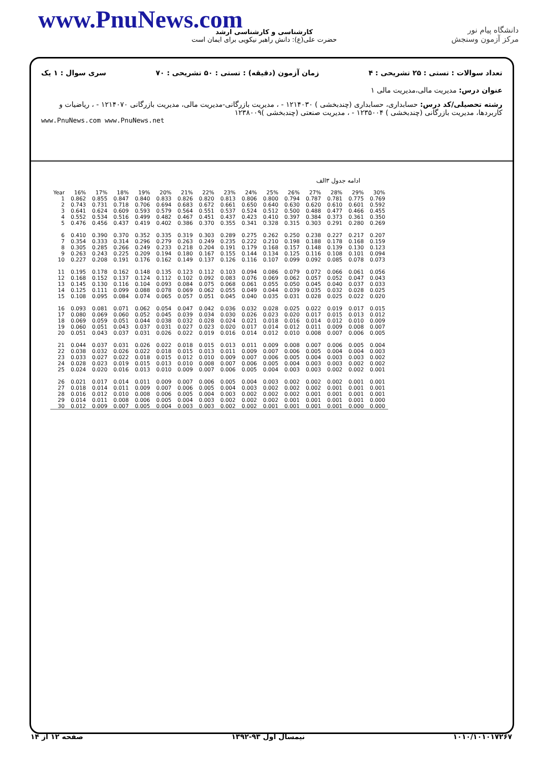www.PnuNews.com
کارشناسی و کارشناسی ارشد
حضرت علی(ع): دانش راهبر نیکویی برای ایمان است
دانشگاه پیام نور
مرکز آزمون وسنجش
تعداد سوالات : تستی : ۲۵ تشریحی : ۴ زمان آزمون (دقیقه) : تستی : ۵۰ تشریحی : ۷۰ سری سوال : ۱ یک
عنوان درس: مدیریت مالی،مدیریت مالی ۱
رشته تحصیلی/کد درس: حسابداری، حسابداری (چندبخشی ) ۱۲۱۴۰۳۰ - ، مدیریت بازرگانی-مدیریت مالی، مدیریت بازرگانی ۱۲۱۴۰۷۰ - ، ریاضیات و کاربردها، مدیریت بازرگانی (چندبخشی ) ۱۲۳۵۰۰۴ - ، مدیریت صنعتی (چندبخشی )۱۲۳۸۰۰۹
www.PnuNews.com www.PnuNews.net
ادامه جدول ۳الف
| Year | 16% | 17% | 18% | 19% | 20% | 21% | 22% | 23% | 24% | 25% | 26% | 27% | 28% | 29% | 30% |
| --- | --- | --- | --- | --- | --- | --- | --- | --- | --- | --- | --- | --- | --- | --- | --- |
| 1 | 0.862 | 0.855 | 0.847 | 0.840 | 0.833 | 0.826 | 0.820 | 0.813 | 0.806 | 0.800 | 0.794 | 0.787 | 0.781 | 0.775 | 0.769 |
| 2 | 0.743 | 0.731 | 0.718 | 0.706 | 0.694 | 0.683 | 0.672 | 0.661 | 0.650 | 0.640 | 0.630 | 0.620 | 0.610 | 0.601 | 0.592 |
| 3 | 0.641 | 0.624 | 0.609 | 0.593 | 0.579 | 0.564 | 0.551 | 0.537 | 0.524 | 0.512 | 0.500 | 0.488 | 0.477 | 0.466 | 0.455 |
| 4 | 0.552 | 0.534 | 0.516 | 0.499 | 0.482 | 0.467 | 0.451 | 0.437 | 0.423 | 0.410 | 0.397 | 0.384 | 0.373 | 0.361 | 0.350 |
| 5 | 0.476 | 0.456 | 0.437 | 0.419 | 0.402 | 0.386 | 0.370 | 0.355 | 0.341 | 0.328 | 0.315 | 0.303 | 0.291 | 0.280 | 0.269 |
| 6 | 0.410 | 0.390 | 0.370 | 0.352 | 0.335 | 0.319 | 0.303 | 0.289 | 0.275 | 0.262 | 0.250 | 0.238 | 0.227 | 0.217 | 0.207 |
| 7 | 0.354 | 0.333 | 0.314 | 0.296 | 0.279 | 0.263 | 0.249 | 0.235 | 0.222 | 0.210 | 0.198 | 0.188 | 0.178 | 0.168 | 0.159 |
| 8 | 0.305 | 0.285 | 0.266 | 0.249 | 0.233 | 0.218 | 0.204 | 0.191 | 0.179 | 0.168 | 0.157 | 0.148 | 0.139 | 0.130 | 0.123 |
| 9 | 0.263 | 0.243 | 0.225 | 0.209 | 0.194 | 0.180 | 0.167 | 0.155 | 0.144 | 0.134 | 0.125 | 0.116 | 0.108 | 0.101 | 0.094 |
| 10 | 0.227 | 0.208 | 0.191 | 0.176 | 0.162 | 0.149 | 0.137 | 0.126 | 0.116 | 0.107 | 0.099 | 0.092 | 0.085 | 0.078 | 0.073 |
| 11 | 0.195 | 0.178 | 0.162 | 0.148 | 0.135 | 0.123 | 0.112 | 0.103 | 0.094 | 0.086 | 0.079 | 0.072 | 0.066 | 0.061 | 0.056 |
| 12 | 0.168 | 0.152 | 0.137 | 0.124 | 0.112 | 0.102 | 0.092 | 0.083 | 0.076 | 0.069 | 0.062 | 0.057 | 0.052 | 0.047 | 0.043 |
| 13 | 0.145 | 0.130 | 0.116 | 0.104 | 0.093 | 0.084 | 0.075 | 0.068 | 0.061 | 0.055 | 0.050 | 0.045 | 0.040 | 0.037 | 0.033 |
| 14 | 0.125 | 0.111 | 0.099 | 0.088 | 0.078 | 0.069 | 0.062 | 0.055 | 0.049 | 0.044 | 0.039 | 0.035 | 0.032 | 0.028 | 0.025 |
| 15 | 0.108 | 0.095 | 0.084 | 0.074 | 0.065 | 0.057 | 0.051 | 0.045 | 0.040 | 0.035 | 0.031 | 0.028 | 0.025 | 0.022 | 0.020 |
| 16 | 0.093 | 0.081 | 0.071 | 0.062 | 0.054 | 0.047 | 0.042 | 0.036 | 0.032 | 0.028 | 0.025 | 0.022 | 0.019 | 0.017 | 0.015 |
| 17 | 0.080 | 0.069 | 0.060 | 0.052 | 0.045 | 0.039 | 0.034 | 0.030 | 0.026 | 0.023 | 0.020 | 0.017 | 0.015 | 0.013 | 0.012 |
| 18 | 0.069 | 0.059 | 0.051 | 0.044 | 0.038 | 0.032 | 0.028 | 0.024 | 0.021 | 0.018 | 0.016 | 0.014 | 0.012 | 0.010 | 0.009 |
| 19 | 0.060 | 0.051 | 0.043 | 0.037 | 0.031 | 0.027 | 0.023 | 0.020 | 0.017 | 0.014 | 0.012 | 0.011 | 0.009 | 0.008 | 0.007 |
| 20 | 0.051 | 0.043 | 0.037 | 0.031 | 0.026 | 0.022 | 0.019 | 0.016 | 0.014 | 0.012 | 0.010 | 0.008 | 0.007 | 0.006 | 0.005 |
| 21 | 0.044 | 0.037 | 0.031 | 0.026 | 0.022 | 0.018 | 0.015 | 0.013 | 0.011 | 0.009 | 0.008 | 0.007 | 0.006 | 0.005 | 0.004 |
| 22 | 0.038 | 0.032 | 0.026 | 0.022 | 0.018 | 0.015 | 0.013 | 0.011 | 0.009 | 0.007 | 0.006 | 0.005 | 0.004 | 0.004 | 0.003 |
| 23 | 0.033 | 0.027 | 0.022 | 0.018 | 0.015 | 0.012 | 0.010 | 0.009 | 0.007 | 0.006 | 0.005 | 0.004 | 0.003 | 0.003 | 0.002 |
| 24 | 0.028 | 0.023 | 0.019 | 0.015 | 0.013 | 0.010 | 0.008 | 0.007 | 0.006 | 0.005 | 0.004 | 0.003 | 0.003 | 0.002 | 0.002 |
| 25 | 0.024 | 0.020 | 0.016 | 0.013 | 0.010 | 0.009 | 0.007 | 0.006 | 0.005 | 0.004 | 0.003 | 0.003 | 0.002 | 0.002 | 0.001 |
| 26 | 0.021 | 0.017 | 0.014 | 0.011 | 0.009 | 0.007 | 0.006 | 0.005 | 0.004 | 0.003 | 0.002 | 0.002 | 0.002 | 0.001 | 0.001 |
| 27 | 0.018 | 0.014 | 0.011 | 0.009 | 0.007 | 0.006 | 0.005 | 0.004 | 0.003 | 0.002 | 0.002 | 0.002 | 0.001 | 0.001 | 0.001 |
| 28 | 0.016 | 0.012 | 0.010 | 0.008 | 0.006 | 0.005 | 0.004 | 0.003 | 0.002 | 0.002 | 0.002 | 0.001 | 0.001 | 0.001 | 0.001 |
| 29 | 0.014 | 0.011 | 0.008 | 0.006 | 0.005 | 0.004 | 0.003 | 0.002 | 0.002 | 0.002 | 0.001 | 0.001 | 0.001 | 0.001 | 0.000 |
| 30 | 0.012 | 0.009 | 0.007 | 0.005 | 0.004 | 0.003 | 0.003 | 0.002 | 0.002 | 0.001 | 0.001 | 0.001 | 0.001 | 0.000 | 0.000 |
۱۰۱۰/۱۰۱۰۱۷۲۶۷ نیمسال اول ۹۳-۱۳۹۲ صفحه ۱۲ از ۱۴